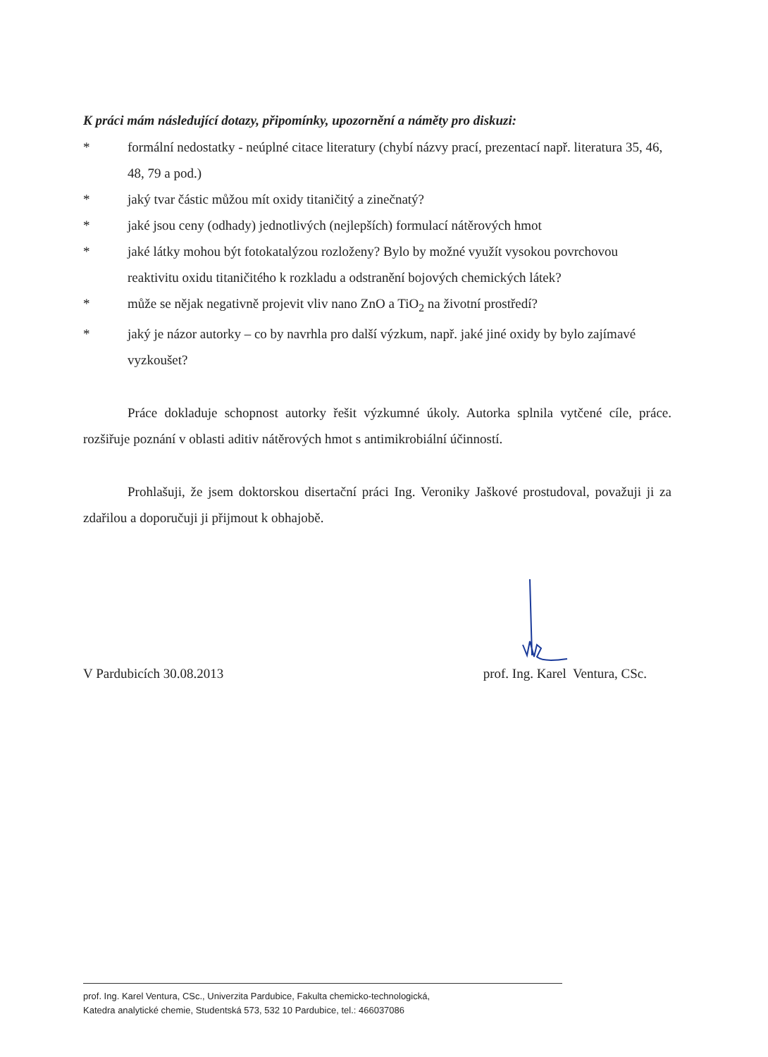K práci mám následující dotazy, připomínky, upozornění a náměty pro diskuzi:
* formální nedostatky - neúplné citace literatury (chybí názvy prací, prezentací např. literatura 35, 46, 48, 79 a pod.)
* jaký tvar částic můžou mít oxidy titaničitý a zinečnatý?
* jaké jsou ceny (odhady) jednotlivých (nejlepších) formulací nátěrových hmot
* jaké látky mohou být fotokatalýzou rozloženy? Bylo by možné využít vysokou povrchovou reaktivitu oxidu titaničitého k rozkladu a odstranění bojových chemických látek?
* může se nějak negativně projevit vliv nano ZnO a TiO<sub>2</sub> na životní prostředí?
* jaký je názor autorky – co by navrhla pro další výzkum, např. jaké jiné oxidy by bylo zajímavé vyzkoušet?
Práce dokladuje schopnost autorky řešit výzkumné úkoly. Autorka splnila vytčené cíle, práce. rozšiřuje poznání v oblasti aditiv nátěrových hmot s antimikrobiální účinností.
Prohlašuji, že jsem doktorskou disertační práci Ing. Veroniky Jaškové prostudoval, považuji ji za zdařilou a doporučuji ji přijmout k obhajobě.
V Pardubicích 30.08.2013 prof. Ing. Karel Ventura, CSc.
prof. Ing. Karel Ventura, CSc., Univerzita Pardubice, Fakulta chemicko-technologická,
Katedra analytické chemie, Studentská 573, 532 10 Pardubice, tel.: 466037086